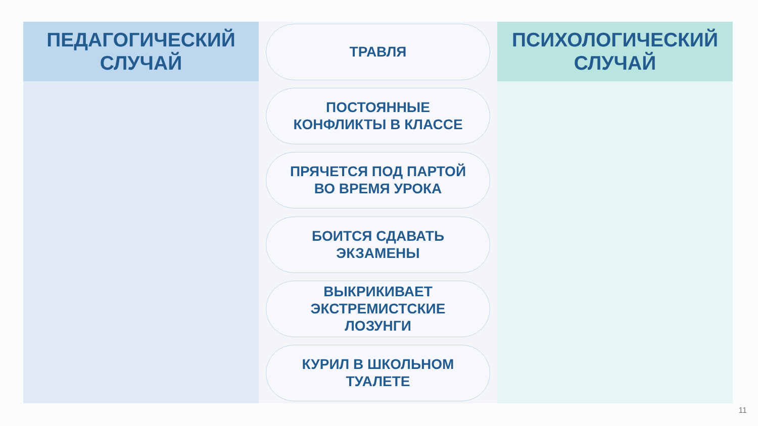ПЕДАГОГИЧЕСКИЙ
СЛУЧАЙ
ТРАВЛЯ
ПОСТОЯННЫЕ
КОНФЛИКТЫ В КЛАССЕ
ПРЯЧЕТСЯ ПОД ПАРТОЙ
ВО ВРЕМЯ УРОКА
БОИТСЯ СДАВАТЬ
ЭКЗАМЕНЫ
ВЫКРИКИВАЕТ
ЭКСТРЕМИСТСКИЕ
ЛОЗУНГИ
КУРИЛ В ШКОЛЬНОМ
ТУАЛЕТЕ
ПСИХОЛОГИЧЕСКИЙ
СЛУЧАЙ
11